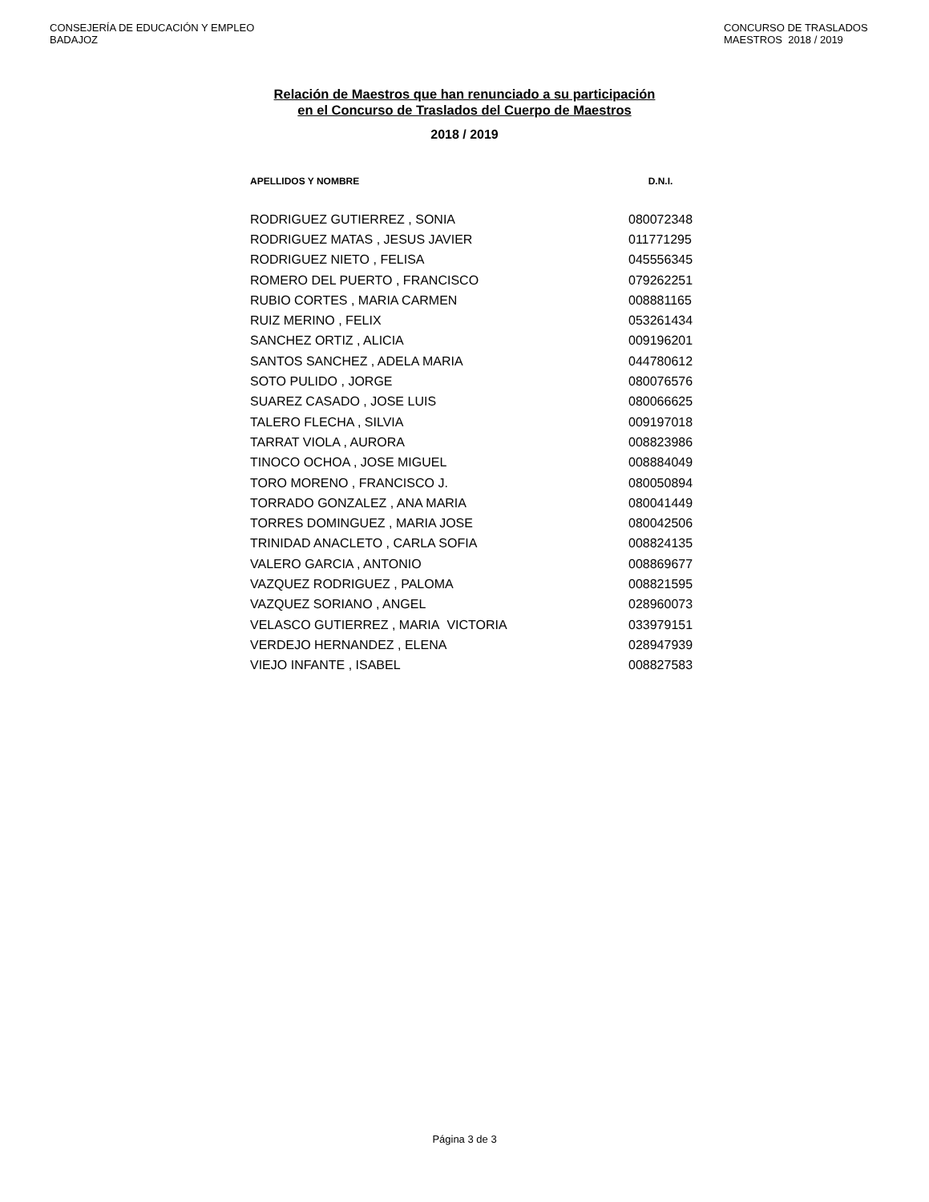CONSEJERÍA DE EDUCACIÓN Y EMPLEO
BADAJOZ
CONCURSO DE TRASLADOS
MAESTROS 2018 / 2019
Relación de Maestros que han renunciado a su participación
en el Concurso de Traslados del Cuerpo de Maestros
2018 / 2019
| APELLIDOS Y NOMBRE | D.N.I. |
| --- | --- |
| RODRIGUEZ GUTIERREZ , SONIA | 080072348 |
| RODRIGUEZ MATAS , JESUS JAVIER | 011771295 |
| RODRIGUEZ NIETO , FELISA | 045556345 |
| ROMERO DEL PUERTO , FRANCISCO | 079262251 |
| RUBIO CORTES , MARIA CARMEN | 008881165 |
| RUIZ MERINO , FELIX | 053261434 |
| SANCHEZ ORTIZ , ALICIA | 009196201 |
| SANTOS SANCHEZ , ADELA MARIA | 044780612 |
| SOTO PULIDO , JORGE | 080076576 |
| SUAREZ CASADO , JOSE LUIS | 080066625 |
| TALERO FLECHA , SILVIA | 009197018 |
| TARRAT VIOLA , AURORA | 008823986 |
| TINOCO OCHOA , JOSE MIGUEL | 008884049 |
| TORO MORENO , FRANCISCO J. | 080050894 |
| TORRADO GONZALEZ , ANA MARIA | 080041449 |
| TORRES DOMINGUEZ , MARIA JOSE | 080042506 |
| TRINIDAD ANACLETO , CARLA SOFIA | 008824135 |
| VALERO GARCIA , ANTONIO | 008869677 |
| VAZQUEZ RODRIGUEZ , PALOMA | 008821595 |
| VAZQUEZ SORIANO , ANGEL | 028960073 |
| VELASCO GUTIERREZ , MARIA VICTORIA | 033979151 |
| VERDEJO HERNANDEZ , ELENA | 028947939 |
| VIEJO INFANTE , ISABEL | 008827583 |
Página 3 de 3